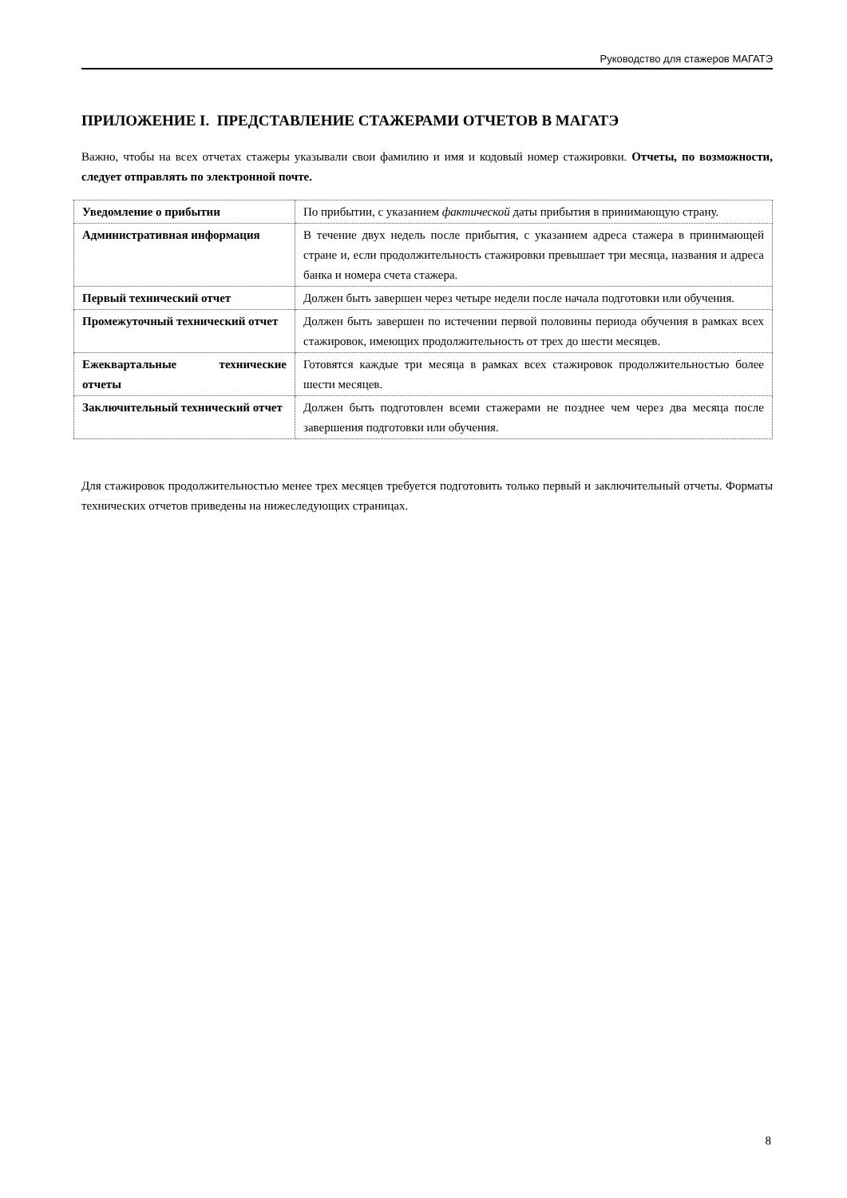Руководство для стажеров МАГАТЭ
ПРИЛОЖЕНИЕ I. ПРЕДСТАВЛЕНИЕ СТАЖЕРАМИ ОТЧЕТОВ В МАГАТЭ
Важно, чтобы на всех отчетах стажеры указывали свои фамилию и имя и кодовый номер стажировки. Отчеты, по возможности, следует отправлять по электронной почте.
| Уведомление о прибытии | По прибытии, с указанием фактической даты прибытия в принимающую страну. |
| Административная информация | В течение двух недель после прибытия, с указанием адреса стажера в принимающей стране и, если продолжительность стажировки превышает три месяца, названия и адреса банка и номера счета стажера. |
| Первый технический отчет | Должен быть завершен через четыре недели после начала подготовки или обучения. |
| Промежуточный технический отчет | Должен быть завершен по истечении первой половины периода обучения в рамках всех стажировок, имеющих продолжительность от трех до шести месяцев. |
| Ежеквартальные технические отчеты | Готовятся каждые три месяца в рамках всех стажировок продолжительностью более шести месяцев. |
| Заключительный технический отчет | Должен быть подготовлен всеми стажерами не позднее чем через два месяца после завершения подготовки или обучения. |
Для стажировок продолжительностью менее трех месяцев требуется подготовить только первый и заключительный отчеты. Форматы технических отчетов приведены на нижеследующих страницах.
8